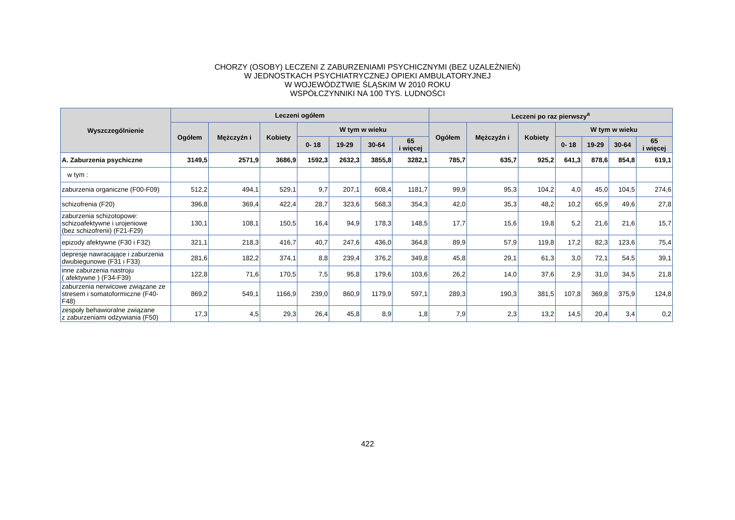CHORZY (OSOBY) LECZENI Z ZABURZENIAMI PSYCHICZNYMI (BEZ UZALEŻNIEŃ)
W JEDNOSTKACH PSYCHIATRYCZNEJ OPIEKI AMBULATORYJNEJ
W WOJEWÓDZTWIE ŚLĄSKIM W 2010 ROKU
WSPÓŁCZYNNIKI NA 100 TYS. LUDNOŚCI
| Wyszczególnienie | Leczeni ogółem | | | | | | | Leczeni po raz pierwszy<sup>a</sup> | | | | | | |
| --- | --- | --- | --- | --- | --- | --- | --- | --- | --- | --- | --- | --- | --- | --- |
| | Ogółem | Mężczyźn i | Kobiety | W tym w wieku | | | | Ogółem | Mężczyźn i | Kobiety | W tym w wieku | | | |
| | | | | 0- 18 | 19-29 | 30-64 | 65 i więcej | | | | 0- 18 | 19-29 | 30-64 | 65 i więcej |
| A. Zaburzenia psychiczne | 3149,5 | 2571,9 | 3686,9 | 1592,3 | 2632,3 | 3855,8 | 3282,1 | 785,7 | 635,7 | 925,2 | 641,3 | 878,6 | 854,8 | 619,1 |
| w tym : | | | | | | | | | | | | | | |
| zaburzenia organiczne (F00-F09) | 512,2 | 494,1 | 529,1 | 9,7 | 207,1 | 608,4 | 1181,7 | 99,9 | 95,3 | 104,2 | 4,0 | 45,0 | 104,5 | 274,6 |
| schizofrenia (F20) | 396,8 | 369,4 | 422,4 | 28,7 | 323,6 | 568,3 | 354,3 | 42,0 | 35,3 | 48,2 | 10,2 | 65,9 | 49,6 | 27,8 |
| zaburzenia schizotopowe: schizoafektywne i urojeniowe (bez schizofrenii) (F21-F29) | 130,1 | 108,1 | 150,5 | 16,4 | 94,9 | 178,3 | 148,5 | 17,7 | 15,6 | 19,8 | 5,2 | 21,6 | 21,6 | 15,7 |
| epizody afektywne (F30 i F32) | 321,1 | 218,3 | 416,7 | 40,7 | 247,6 | 436,0 | 364,8 | 89,9 | 57,9 | 119,8 | 17,2 | 82,3 | 123,6 | 75,4 |
| depresje nawracające i zaburzenia dwubiegunowe (F31 i F33) | 281,6 | 182,2 | 374,1 | 8,8 | 239,4 | 376,2 | 349,8 | 45,8 | 29,1 | 61,3 | 3,0 | 72,1 | 54,5 | 39,1 |
| inne zaburzenia nastroju ( afektywne ) (F34-F39) | 122,8 | 71,6 | 170,5 | 7,5 | 95,8 | 179,6 | 103,6 | 26,2 | 14,0 | 37,6 | 2,9 | 31,0 | 34,5 | 21,8 |
| zaburzenia nerwicowe związane ze stresem i somatoformiczne (F40-F48) | 869,2 | 549,1 | 1166,9 | 239,0 | 860,9 | 1179,9 | 597,1 | 289,3 | 190,3 | 381,5 | 107,8 | 369,8 | 375,9 | 124,8 |
| zespoły behawioralne związane z zaburzeniami odżywiania (F50) | 17,3 | 4,5 | 29,3 | 26,4 | 45,8 | 8,9 | 1,8 | 7,9 | 2,3 | 13,2 | 14,5 | 20,4 | 3,4 | 0,2 |
422